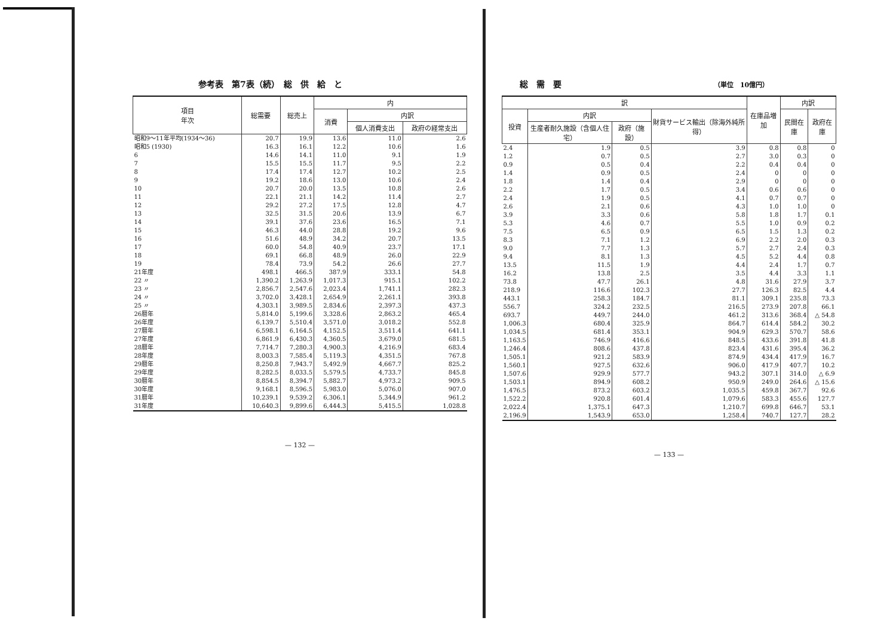参考表　第7表（続）　総　供　給　と
| 項目 年次 | 総需要 | 総売上 | 内 | | |
| --- | --- | --- | --- | --- | --- |
| | | | 消費 | 内訳 | |
| | | | | 個人消費支出 | 政府の経常支出 |
| 昭和9～11年平均(1934～36) | 20.7 | 19.9 | 13.6 | 11.0 | 2.6 |
| 昭和5 (1930) | 16.3 | 16.1 | 12.2 | 10.6 | 1.6 |
| 6 | 14.6 | 14.1 | 11.0 | 9.1 | 1.9 |
| 7 | 15.5 | 15.5 | 11.7 | 9.5 | 2.2 |
| 8 | 17.4 | 17.4 | 12.7 | 10.2 | 2.5 |
| 9 | 19.2 | 18.6 | 13.0 | 10.6 | 2.4 |
| 10 | 20.7 | 20.0 | 13.5 | 10.8 | 2.6 |
| 11 | 22.1 | 21.1 | 14.2 | 11.4 | 2.7 |
| 12 | 29.2 | 27.2 | 17.5 | 12.8 | 4.7 |
| 13 | 32.5 | 31.5 | 20.6 | 13.9 | 6.7 |
| 14 | 39.1 | 37.6 | 23.6 | 16.5 | 7.1 |
| 15 | 46.3 | 44.0 | 28.8 | 19.2 | 9.6 |
| 16 | 51.6 | 48.9 | 34.2 | 20.7 | 13.5 |
| 17 | 60.0 | 54.8 | 40.9 | 23.7 | 17.1 |
| 18 | 69.1 | 66.8 | 48.9 | 26.0 | 22.9 |
| 19 | 78.4 | 73.9 | 54.2 | 26.6 | 27.7 |
| 21年度 | 498.1 | 466.5 | 387.9 | 333.1 | 54.8 |
| 22 〃 | 1,390.2 | 1,263.9 | 1,017.3 | 915.1 | 102.2 |
| 23 〃 | 2,856.7 | 2,547.6 | 2,023.4 | 1,741.1 | 282.3 |
| 24 〃 | 3,702.0 | 3,428.1 | 2,654.9 | 2,261.1 | 393.8 |
| 25 〃 | 4,303.1 | 3,989.5 | 2,834.6 | 2,397.3 | 437.3 |
| 26暦年 | 5,814.0 | 5,199.6 | 3,328.6 | 2,863.2 | 465.4 |
| 26年度 | 6,139.7 | 5,510.4 | 3,571.0 | 3,018.2 | 552.8 |
| 27暦年 | 6,598.1 | 6,164.5 | 4,152.5 | 3,511.4 | 641.1 |
| 27年度 | 6,861.9 | 6,430.3 | 4,360.5 | 3,679.0 | 681.5 |
| 28暦年 | 7,714.7 | 7,280.3 | 4,900.3 | 4,216.9 | 683.4 |
| 28年度 | 8,003.3 | 7,585.4 | 5,119.3 | 4,351.5 | 767.8 |
| 29暦年 | 8,250.8 | 7,943.7 | 5,492.9 | 4,667.7 | 825.2 |
| 29年度 | 8,282.5 | 8,033.5 | 5,579.5 | 4,733.7 | 845.8 |
| 30暦年 | 8,854.5 | 8,394.7 | 5,882.7 | 4,973.2 | 909.5 |
| 30年度 | 9,168.1 | 8,596.5 | 5,983.0 | 5,076.0 | 907.0 |
| 31暦年 | 10,239.1 | 9,539.2 | 6,306.1 | 5,344.9 | 961.2 |
| 31年度 | 10,640.3 | 9,899.6 | 6,444.3 | 5,415.5 | 1,028.8 |
— 132 —
総　需　要 （単位　10億円）
| 訳 | | | | 在庫品増加 | 内訳 | |
| --- | --- | --- | --- | --- | --- | --- |
| 投資 | 内訳 | | 財貨サービス輸出（除海外純所得） | | 民間在庫 | 政府在庫 |
| | 生産者耐久施設（含個人住宅） | 政府（施設） | | | | |
| 2.4 | 1.9 | 0.5 | 3.9 | 0.8 | 0.8 | 0 |
| 1.2 | 0.7 | 0.5 | 2.7 | 3.0 | 0.3 | 0 |
| 0.9 | 0.5 | 0.4 | 2.2 | 0.4 | 0.4 | 0 |
| 1.4 | 0.9 | 0.5 | 2.4 | 0 | 0 | 0 |
| 1.8 | 1.4 | 0.4 | 2.9 | 0 | 0 | 0 |
| 2.2 | 1.7 | 0.5 | 3.4 | 0.6 | 0.6 | 0 |
| 2.4 | 1.9 | 0.5 | 4.1 | 0.7 | 0.7 | 0 |
| 2.6 | 2.1 | 0.6 | 4.3 | 1.0 | 1.0 | 0 |
| 3.9 | 3.3 | 0.6 | 5.8 | 1.8 | 1.7 | 0.1 |
| 5.3 | 4.6 | 0.7 | 5.5 | 1.0 | 0.9 | 0.2 |
| 7.5 | 6.5 | 0.9 | 6.5 | 1.5 | 1.3 | 0.2 |
| 8.3 | 7.1 | 1.2 | 6.9 | 2.2 | 2.0 | 0.3 |
| 9.0 | 7.7 | 1.3 | 5.7 | 2.7 | 2.4 | 0.3 |
| 9.4 | 8.1 | 1.3 | 4.5 | 5.2 | 4.4 | 0.8 |
| 13.5 | 11.5 | 1.9 | 4.4 | 2.4 | 1.7 | 0.7 |
| 16.2 | 13.8 | 2.5 | 3.5 | 4.4 | 3.3 | 1.1 |
| 73.8 | 47.7 | 26.1 | 4.8 | 31.6 | 27.9 | 3.7 |
| 218.9 | 116.6 | 102.3 | 27.7 | 126.3 | 82.5 | 4.4 |
| 443.1 | 258.3 | 184.7 | 81.1 | 309.1 | 235.8 | 73.3 |
| 556.7 | 324.2 | 232.5 | 216.5 | 273.9 | 207.8 | 66.1 |
| 693.7 | 449.7 | 244.0 | 461.2 | 313.6 | 368.4 | △ 54.8 |
| 1,006.3 | 680.4 | 325.9 | 864.7 | 614.4 | 584.2 | 30.2 |
| 1,034.5 | 681.4 | 353.1 | 904.9 | 629.3 | 570.7 | 58.6 |
| 1,163.5 | 746.9 | 416.6 | 848.5 | 433.6 | 391.8 | 41.8 |
| 1,246.4 | 808.6 | 437.8 | 823.4 | 431.6 | 395.4 | 36.2 |
| 1,505.1 | 921.2 | 583.9 | 874.9 | 434.4 | 417.9 | 16.7 |
| 1,560.1 | 927.5 | 632.6 | 906.0 | 417.9 | 407.7 | 10.2 |
| 1,507.6 | 929.9 | 577.7 | 943.2 | 307.1 | 314.0 | △ 6.9 |
| 1,503.1 | 894.9 | 608.2 | 950.9 | 249.0 | 264.6 | △ 15.6 |
| 1,476.5 | 873.2 | 603.2 | 1,035.5 | 459.8 | 367.7 | 92.6 |
| 1,522.2 | 920.8 | 601.4 | 1,079.6 | 583.3 | 455.6 | 127.7 |
| 2,022.4 | 1,375.1 | 647.3 | 1,210.7 | 699.8 | 646.7 | 53.1 |
| 2,196.9 | 1,543.9 | 653.0 | 1,258.4 | 740.7 | 127.7 | 28.2 |
— 133 —